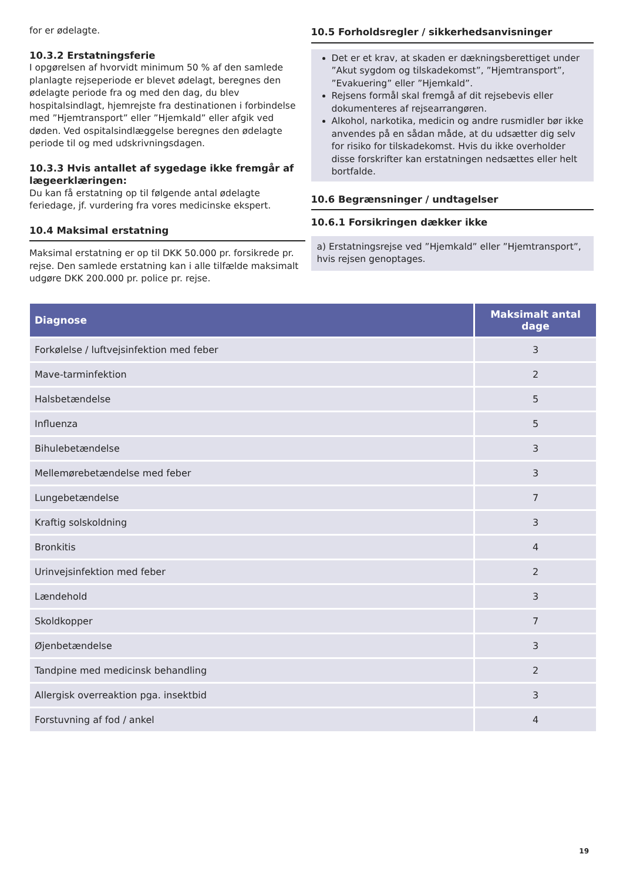for er ødelagte.
10.3.2 Erstatningsferie
I opgørelsen af hvorvidt minimum 50 % af den samlede planlagte rejseperiode er blevet ødelagt, beregnes den ødelagte periode fra og med den dag, du blev hospitalsindlagt, hjemrejste fra destinationen i forbindelse med ”Hjemtransport” eller ”Hjemkald” eller afgik ved døden. Ved ospitalsindlæggelse beregnes den ødelagte periode til og med udskrivningsdagen.
10.3.3 Hvis antallet af sygedage ikke fremgår af lægeerklæringen:
Du kan få erstatning op til følgende antal ødelagte feriedage, jf. vurdering fra vores medicinske ekspert.
10.4 Maksimal erstatning
Maksimal erstatning er op til DKK 50.000 pr. forsikrede pr. rejse. Den samlede erstatning kan i alle tilfælde maksimalt udgøre DKK 200.000 pr. police pr. rejse.
10.5 Forholdsregler / sikkerhedsanvisninger
Det er et krav, at skaden er dækningsberettiget under ”Akut sygdom og tilskadekomst”, ”Hjemtransport”, ”Evakuering” eller ”Hjemkald”.
Rejsens formål skal fremgå af dit rejsebevis eller dokumenteres af rejsearrangøren.
Alkohol, narkotika, medicin og andre rusmidler bør ikke anvendes på en sådan måde, at du udsætter dig selv for risiko for tilskadekomst. Hvis du ikke overholder disse forskrifter kan erstatningen nedsættes eller helt bortfalde.
10.6 Begrænsninger / undtagelser
10.6.1 Forsikringen dækker ikke
a) Erstatningsrejse ved ”Hjemkald” eller ”Hjemtransport”, hvis rejsen genoptages.
| Diagnose | Maksimalt antal dage |
| --- | --- |
| Forkølelse / luftvejsinfektion med feber | 3 |
| Mave-tarminfektion | 2 |
| Halsbetændelse | 5 |
| Influenza | 5 |
| Bihulebetændelse | 3 |
| Mellemørebetændelse med feber | 3 |
| Lungebetændelse | 7 |
| Kraftig solskoldning | 3 |
| Bronkitis | 4 |
| Urinvejsinfektion med feber | 2 |
| Lændehold | 3 |
| Skoldkopper | 7 |
| Øjenbetændelse | 3 |
| Tandpine med medicinsk behandling | 2 |
| Allergisk overreaktion pga. insektbid | 3 |
| Forstuvning af fod / ankel | 4 |
19